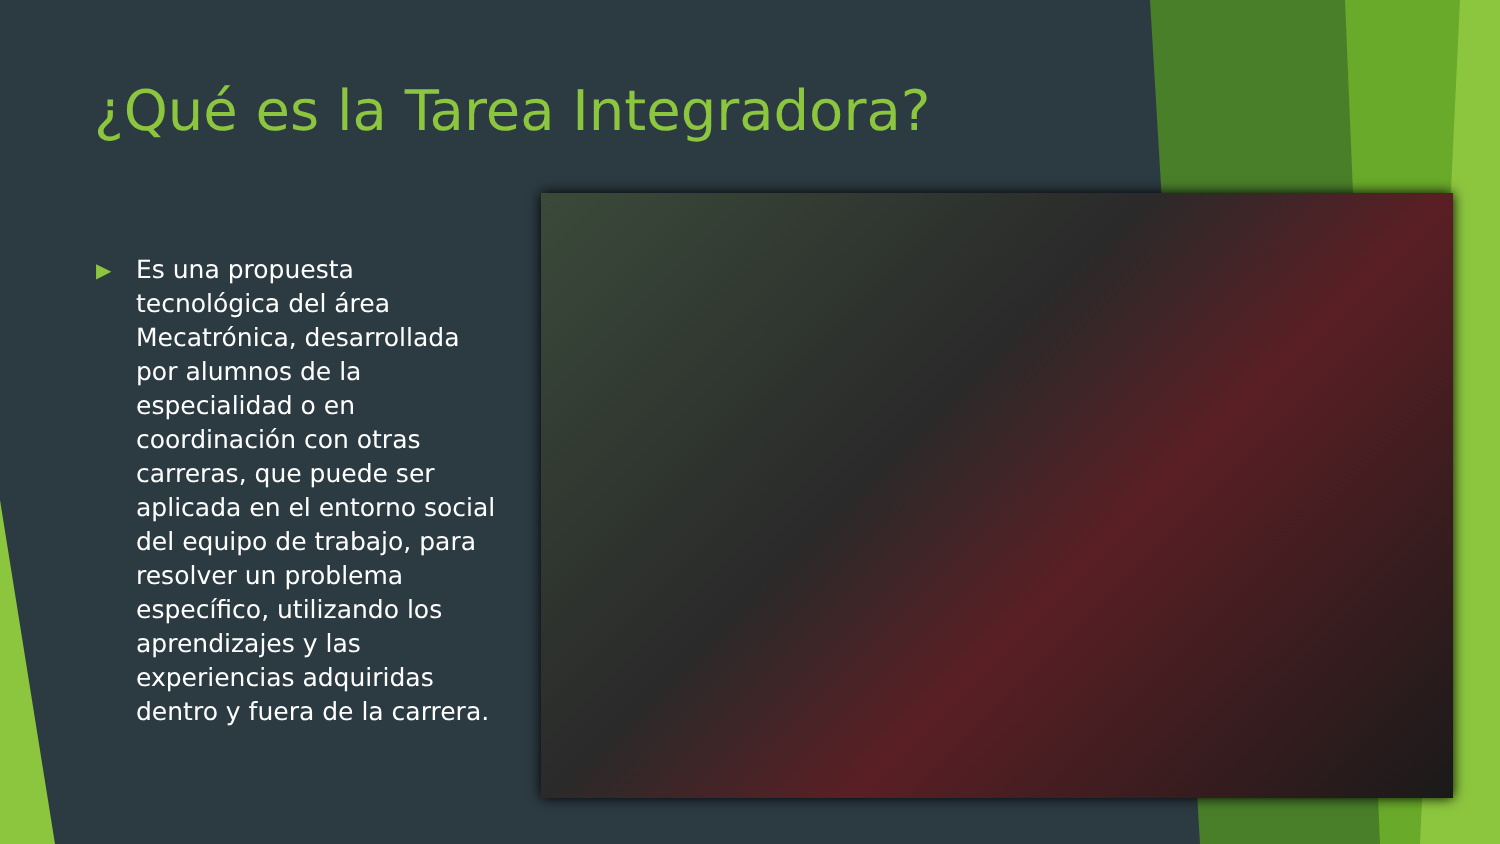¿Qué es la Tarea Integradora?
▶ Es una propuesta tecnológica del área Mecatrónica, desarrollada por alumnos de la especialidad o en coordinación con otras carreras, que puede ser aplicada en el entorno social del equipo de trabajo, para resolver un problema específico, utilizando los aprendizajes y las experiencias adquiridas dentro y fuera de la carrera.